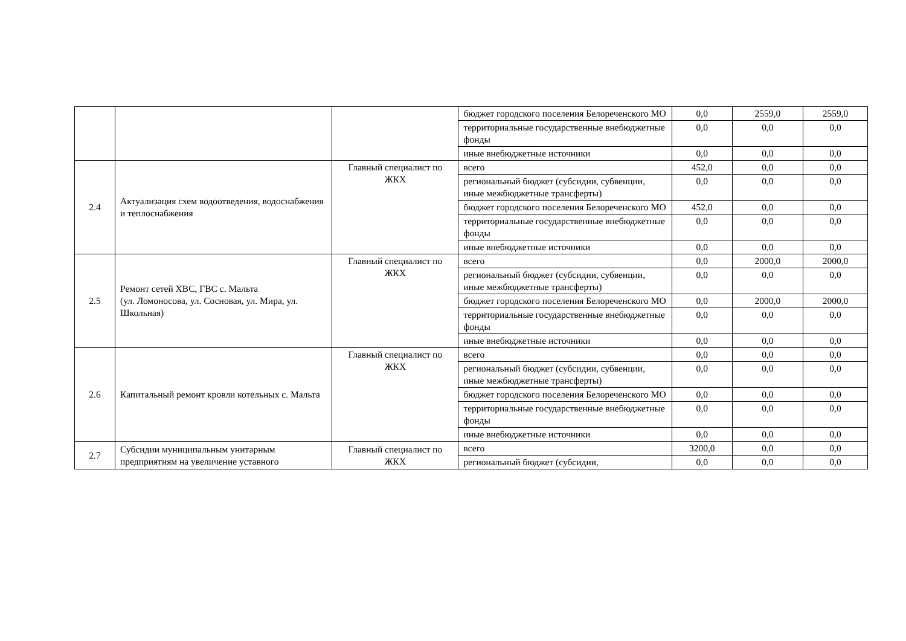| | | | бюджет городского поселения Белореченского МО | 0,0 | 2559,0 | 2559,0 |
| | | | территориальные государственные внебюджетные фонды | 0,0 | 0,0 | 0,0 |
| | | | иные внебюджетные источники | 0,0 | 0,0 | 0,0 |
| 2.4 | Актуализация схем водоотведения, водоснабжения и теплоснабжения | Главный специалист по ЖКХ | всего | 452,0 | 0,0 | 0,0 |
| | | | региональный бюджет (субсидии, субвенции, иные межбюджетные трансферты) | 0,0 | 0,0 | 0,0 |
| | | | бюджет городского поселения Белореченского МО | 452,0 | 0,0 | 0,0 |
| | | | территориальные государственные внебюджетные фонды | 0,0 | 0,0 | 0,0 |
| | | | иные внебюджетные источники | 0,0 | 0,0 | 0,0 |
| 2.5 | Ремонт сетей ХВС, ГВС с. Мальта (ул. Ломоносова, ул. Сосновая, ул. Мира, ул. Школьная) | Главный специалист по ЖКХ | всего | 0,0 | 2000,0 | 2000,0 |
| | | | региональный бюджет (субсидии, субвенции, иные межбюджетные трансферты) | 0,0 | 0,0 | 0,0 |
| | | | бюджет городского поселения Белореченского МО | 0,0 | 2000,0 | 2000,0 |
| | | | территориальные государственные внебюджетные фонды | 0,0 | 0,0 | 0,0 |
| | | | иные внебюджетные источники | 0,0 | 0,0 | 0,0 |
| 2.6 | Капитальный ремонт кровли котельных с. Мальта | Главный специалист по ЖКХ | всего | 0,0 | 0,0 | 0,0 |
| | | | региональный бюджет (субсидии, субвенции, иные межбюджетные трансферты) | 0,0 | 0,0 | 0,0 |
| | | | бюджет городского поселения Белореченского МО | 0,0 | 0,0 | 0,0 |
| | | | территориальные государственные внебюджетные фонды | 0,0 | 0,0 | 0,0 |
| | | | иные внебюджетные источники | 0,0 | 0,0 | 0,0 |
| 2.7 | Субсидии муниципальным унитарным предприятиям на увеличение уставного | Главный специалист по ЖКХ | всего | 3200,0 | 0,0 | 0,0 |
| | | | региональный бюджет (субсидии, | 0,0 | 0,0 | 0,0 |